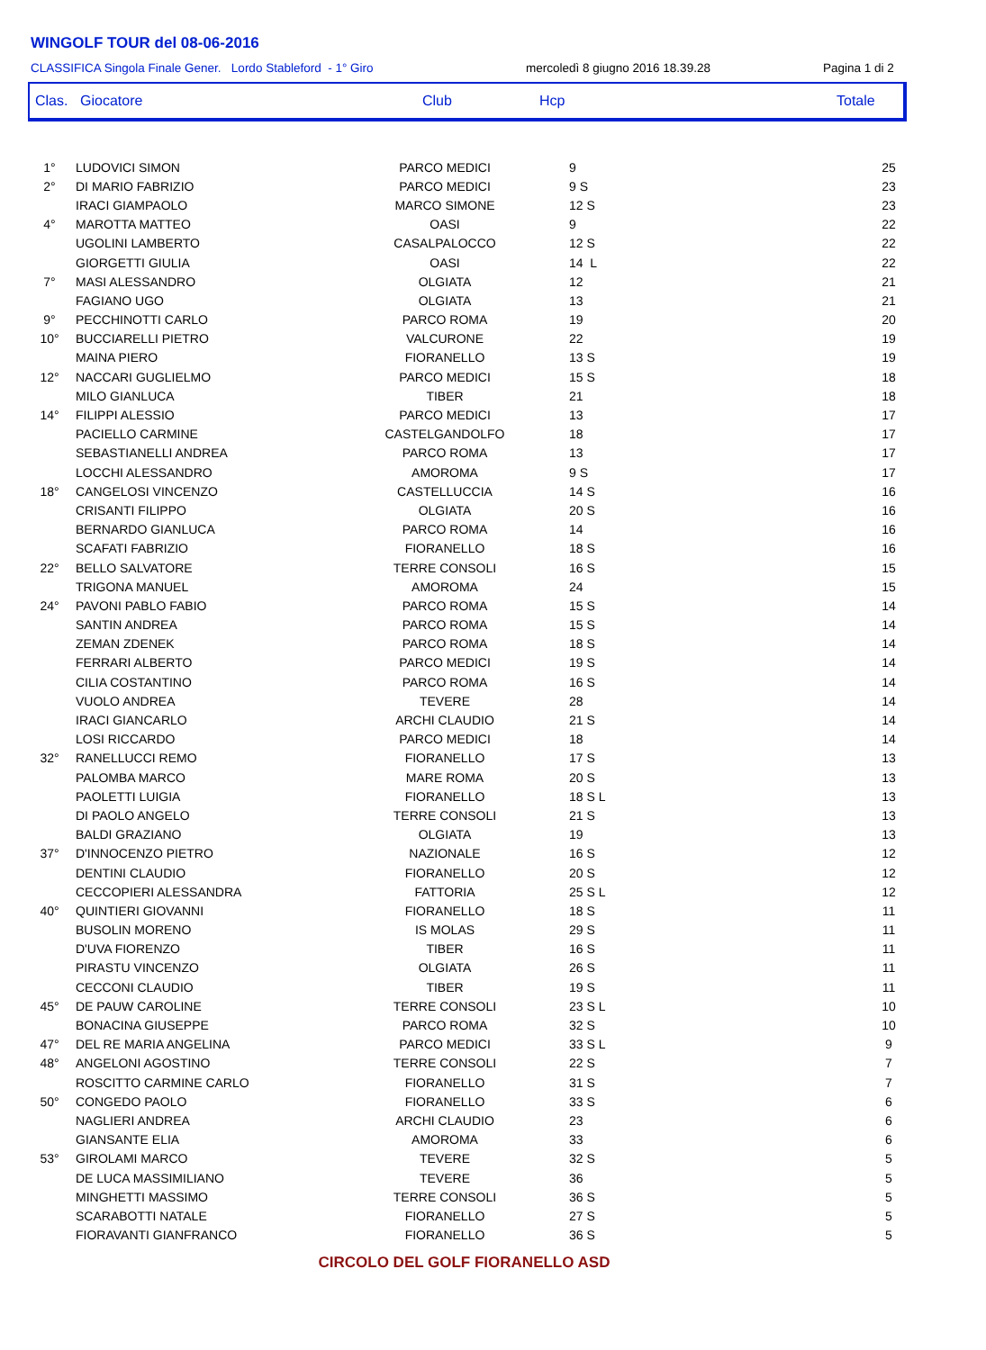WINGOLF TOUR del 08-06-2016
CLASSIFICA Singola Finale Gener. Lordo Stableford - 1° Giro mercoledì 8 giugno 2016 18.39.28 Pagina 1 di 2
Clas. Giocatore Club Hcp Totale
| 1° | LUDOVICI SIMON | PARCO MEDICI | 9 | 25 |
| 2° | DI MARIO FABRIZIO | PARCO MEDICI | 9 S | 23 |
| | IRACI GIAMPAOLO | MARCO SIMONE | 12 S | 23 |
| 4° | MAROTTA MATTEO | OASI | 9 | 22 |
| | UGOLINI LAMBERTO | CASALPALOCCO | 12 S | 22 |
| | GIORGETTI GIULIA | OASI | 14 L | 22 |
| 7° | MASI ALESSANDRO | OLGIATA | 12 | 21 |
| | FAGIANO UGO | OLGIATA | 13 | 21 |
| 9° | PECCHINOTTI CARLO | PARCO ROMA | 19 | 20 |
| 10° | BUCCIARELLI PIETRO | VALCURONE | 22 | 19 |
| | MAINA PIERO | FIORANELLO | 13 S | 19 |
| 12° | NACCARI GUGLIELMO | PARCO MEDICI | 15 S | 18 |
| | MILO GIANLUCA | TIBER | 21 | 18 |
| 14° | FILIPPI ALESSIO | PARCO MEDICI | 13 | 17 |
| | PACIELLO CARMINE | CASTELGANDOLFO | 18 | 17 |
| | SEBASTIANELLI ANDREA | PARCO ROMA | 13 | 17 |
| | LOCCHI ALESSANDRO | AMOROMA | 9 S | 17 |
| 18° | CANGELOSI VINCENZO | CASTELLUCCIA | 14 S | 16 |
| | CRISANTI FILIPPO | OLGIATA | 20 S | 16 |
| | BERNARDO GIANLUCA | PARCO ROMA | 14 | 16 |
| | SCAFATI FABRIZIO | FIORANELLO | 18 S | 16 |
| 22° | BELLO SALVATORE | TERRE CONSOLI | 16 S | 15 |
| | TRIGONA MANUEL | AMOROMA | 24 | 15 |
| 24° | PAVONI PABLO FABIO | PARCO ROMA | 15 S | 14 |
| | SANTIN ANDREA | PARCO ROMA | 15 S | 14 |
| | ZEMAN ZDENEK | PARCO ROMA | 18 S | 14 |
| | FERRARI ALBERTO | PARCO MEDICI | 19 S | 14 |
| | CILIA COSTANTINO | PARCO ROMA | 16 S | 14 |
| | VUOLO ANDREA | TEVERE | 28 | 14 |
| | IRACI GIANCARLO | ARCHI CLAUDIO | 21 S | 14 |
| | LOSI RICCARDO | PARCO MEDICI | 18 | 14 |
| 32° | RANELLUCCI REMO | FIORANELLO | 17 S | 13 |
| | PALOMBA MARCO | MARE ROMA | 20 S | 13 |
| | PAOLETTI LUIGIA | FIORANELLO | 18 S L | 13 |
| | DI PAOLO ANGELO | TERRE CONSOLI | 21 S | 13 |
| | BALDI GRAZIANO | OLGIATA | 19 | 13 |
| 37° | D'INNOCENZO PIETRO | NAZIONALE | 16 S | 12 |
| | DENTINI CLAUDIO | FIORANELLO | 20 S | 12 |
| | CECCOPIERI ALESSANDRA | FATTORIA | 25 S L | 12 |
| 40° | QUINTIERI GIOVANNI | FIORANELLO | 18 S | 11 |
| | BUSOLIN MORENO | IS MOLAS | 29 S | 11 |
| | D'UVA FIORENZO | TIBER | 16 S | 11 |
| | PIRASTU VINCENZO | OLGIATA | 26 S | 11 |
| | CECCONI CLAUDIO | TIBER | 19 S | 11 |
| 45° | DE PAUW CAROLINE | TERRE CONSOLI | 23 S L | 10 |
| | BONACINA GIUSEPPE | PARCO ROMA | 32 S | 10 |
| 47° | DEL RE MARIA ANGELINA | PARCO MEDICI | 33 S L | 9 |
| 48° | ANGELONI AGOSTINO | TERRE CONSOLI | 22 S | 7 |
| | ROSCITTO CARMINE CARLO | FIORANELLO | 31 S | 7 |
| 50° | CONGEDO PAOLO | FIORANELLO | 33 S | 6 |
| | NAGLIERI ANDREA | ARCHI CLAUDIO | 23 | 6 |
| | GIANSANTE ELIA | AMOROMA | 33 | 6 |
| 53° | GIROLAMI MARCO | TEVERE | 32 S | 5 |
| | DE LUCA MASSIMILIANO | TEVERE | 36 | 5 |
| | MINGHETTI MASSIMO | TERRE CONSOLI | 36 S | 5 |
| | SCARABOTTI NATALE | FIORANELLO | 27 S | 5 |
| | FIORAVANTI GIANFRANCO | FIORANELLO | 36 S | 5 |
CIRCOLO DEL GOLF FIORANELLO ASD